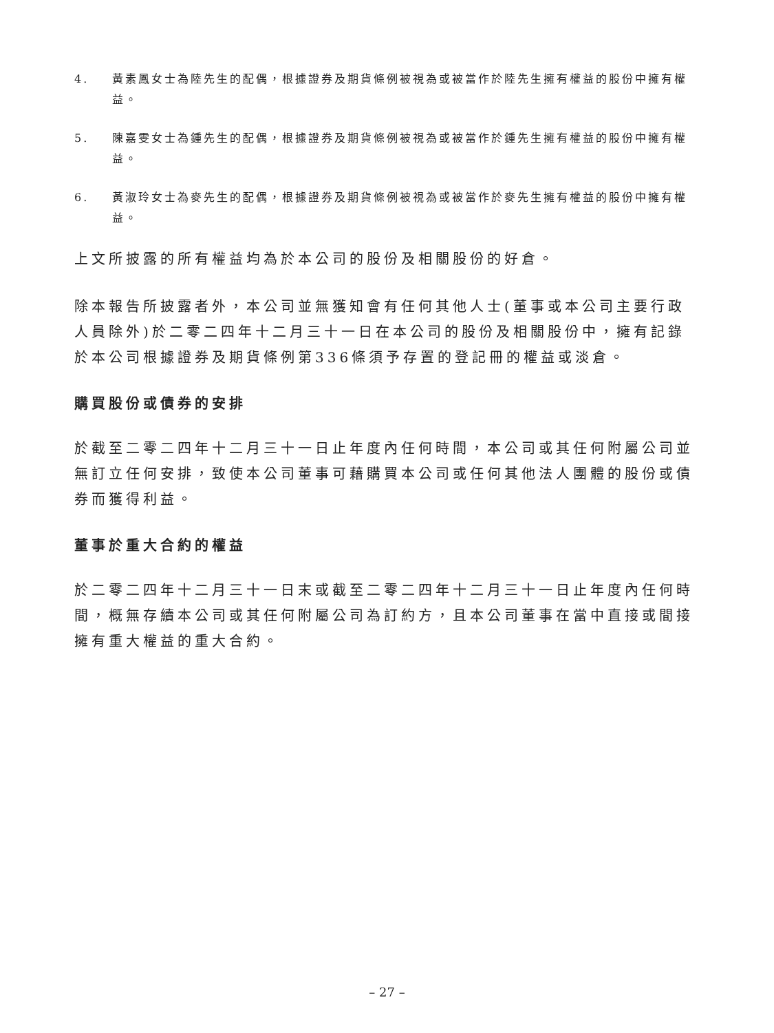4. 黃素鳳女士為陸先生的配偶，根據證券及期貨條例被視為或被當作於陸先生擁有權益的股份中擁有權益。
5. 陳嘉雯女士為鍾先生的配偶，根據證券及期貨條例被視為或被當作於鍾先生擁有權益的股份中擁有權益。
6. 黃淑玲女士為麥先生的配偶，根據證券及期貨條例被視為或被當作於麥先生擁有權益的股份中擁有權益。
上文所披露的所有權益均為於本公司的股份及相關股份的好倉。
除本報告所披露者外，本公司並無獲知會有任何其他人士(董事或本公司主要行政人員除外)於二零二四年十二月三十一日在本公司的股份及相關股份中，擁有記錄於本公司根據證券及期貨條例第336條須予存置的登記冊的權益或淡倉。
購買股份或債券的安排
於截至二零二四年十二月三十一日止年度內任何時間，本公司或其任何附屬公司並無訂立任何安排，致使本公司董事可藉購買本公司或任何其他法人團體的股份或債券而獲得利益。
董事於重大合約的權益
於二零二四年十二月三十一日末或截至二零二四年十二月三十一日止年度內任何時間，概無存續本公司或其任何附屬公司為訂約方，且本公司董事在當中直接或間接擁有重大權益的重大合約。
– 27 –